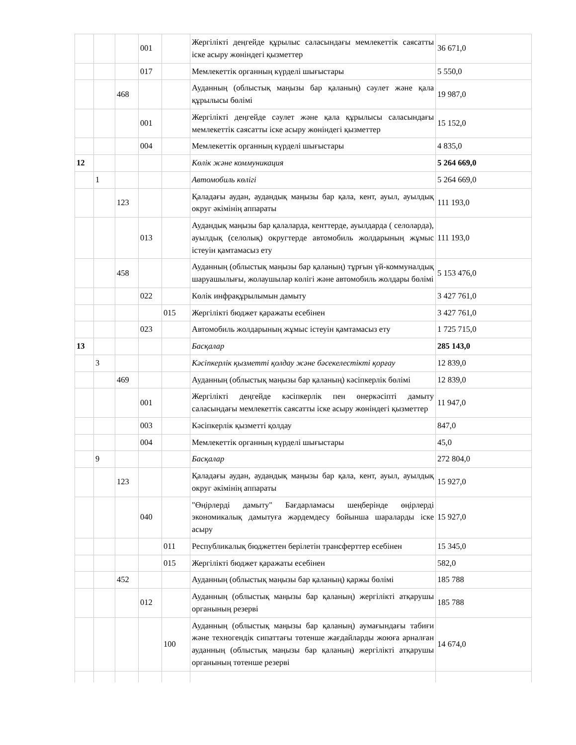| | | | 001 | | Жергілікті деңгейде құрылыс саласындағы мемлекеттік саясатты іске асыру жөніндегі қызметтер | 36 671,0 |
| | | | 017 | | Мемлекеттік органның күрделі шығыстары | 5 550,0 |
| | | 468 | | | Ауданның (облыстық маңызы бар қаланың) сәулет және қала құрылысы бөлімі | 19 987,0 |
| | | | 001 | | Жергілікті деңгейде сәулет және қала құрылысы саласындағы мемлекеттік саясатты іске асыру жөніндегі қызметтер | 15 152,0 |
| | | | 004 | | Мемлекеттік органның күрделі шығыстары | 4 835,0 |
| 12 | | | | | Көлік және коммуникация | 5 264 669,0 |
| | 1 | | | | Автомобиль көлігі | 5 264 669,0 |
| | | 123 | | | Қаладағы аудан, аудандық маңызы бар қала, кент, ауыл, ауылдық округ әкімінің аппараты | 111 193,0 |
| | | | 013 | | Аудандық маңызы бар қалаларда, кенттерде, ауылдарда ( селоларда), ауылдық (селолық) округтерде автомобиль жолдарының жұмыс істеуін қамтамасыз ету | 111 193,0 |
| | | 458 | | | Ауданның (облыстық маңызы бар қаланың) тұрғын үй-коммуналдық шаруашылығы, жолаушылар көлігі және автомобиль жолдары бөлімі | 5 153 476,0 |
| | | | 022 | | Көлік инфрақұрылымын дамыту | 3 427 761,0 |
| | | | | 015 | Жергілікті бюджет қаражаты есебінен | 3 427 761,0 |
| | | | 023 | | Автомобиль жолдарының жұмыс істеуін қамтамасыз ету | 1 725 715,0 |
| 13 | | | | | Басқалар | 285 143,0 |
| | 3 | | | | Кәсіпкерлік қызметті қолдау және бәсекелестікті қорғау | 12 839,0 |
| | | 469 | | | Ауданның (облыстық маңызы бар қаланың) кәсіпкерлік бөлімі | 12 839,0 |
| | | | 001 | | Жергілікті деңгейде кәсіпкерлік пен өнеркәсіпті дамыту саласындағы мемлекеттік саясатты іске асыру жөніндегі қызметтер | 11 947,0 |
| | | | 003 | | Кәсіпкерлік қызметті қолдау | 847,0 |
| | | | 004 | | Мемлекеттік органның күрделі шығыстары | 45,0 |
| | 9 | | | | Басқалар | 272 804,0 |
| | | 123 | | | Қаладағы аудан, аудандық маңызы бар қала, кент, ауыл, ауылдық округ әкімінің аппараты | 15 927,0 |
| | | | 040 | | "Өңірлерді дамыту" Бағдарламасы шеңберінде өңірлерді экономикалық дамытуға жәрдемдесу бойынша шараларды іске асыру | 15 927,0 |
| | | | | 011 | Республикалық бюджеттен берілетін трансферттер есебінен | 15 345,0 |
| | | | | 015 | Жергілікті бюджет қаражаты есебінен | 582,0 |
| | | 452 | | | Ауданның (облыстық маңызы бар қаланың) қаржы бөлімі | 185 788 |
| | | | 012 | | Ауданның (облыстық маңызы бар қаланың) жергілікті атқарушы органының резерві | 185 788 |
| | | | | 100 | Ауданның (облыстық маңызы бар қаланың) аумағындағы табиғи және техногендік сипаттағы төтенше жағдайларды жоюға арналған ауданның (облыстық маңызы бар қаланың) жергілікті атқарушы органының төтенше резерві | 14 674,0 |